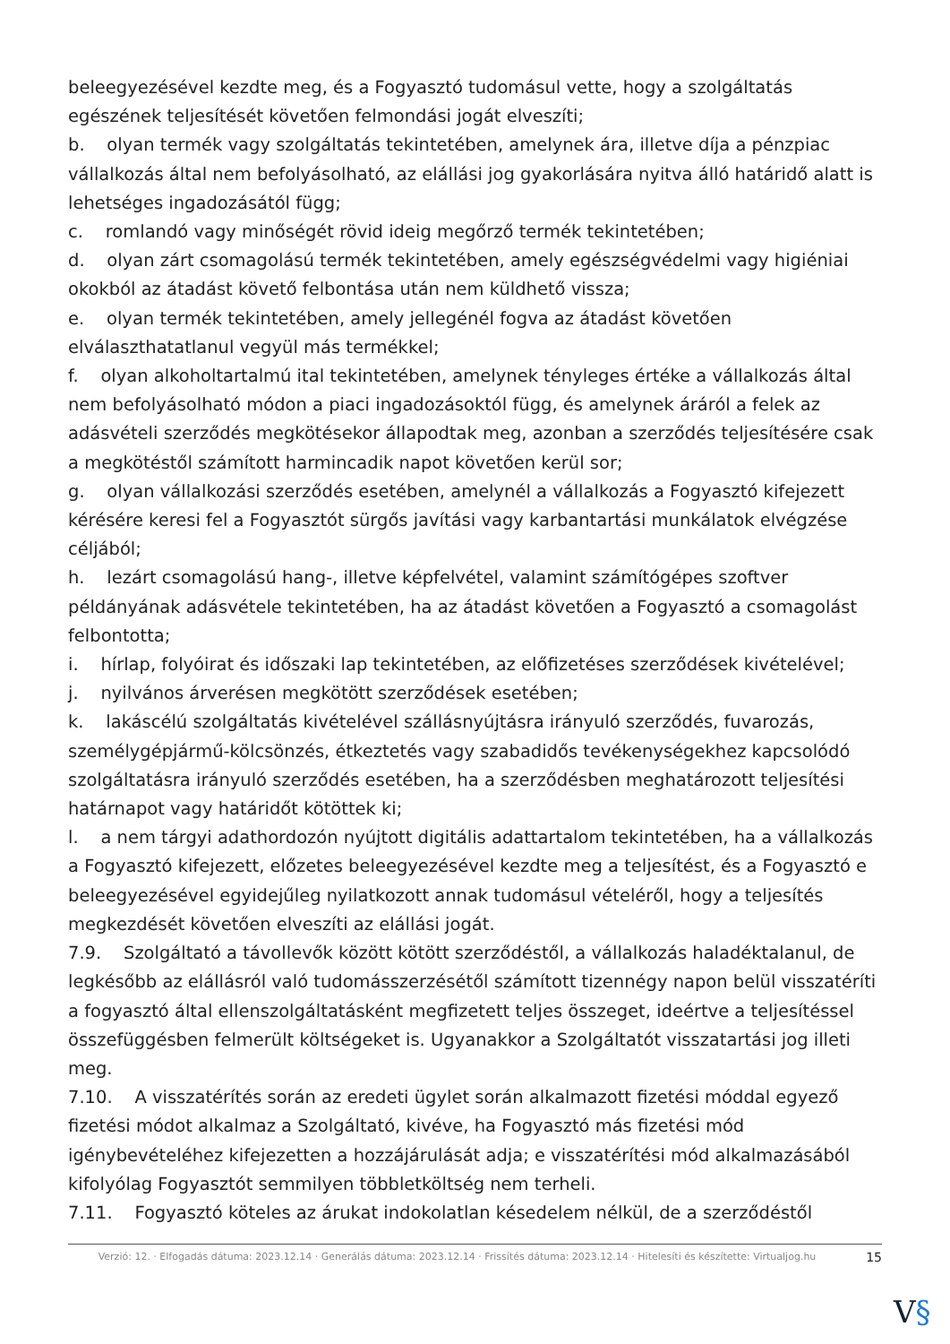beleegyezésével kezdte meg, és a Fogyasztó tudomásul vette, hogy a szolgáltatás egészének teljesítését követően felmondási jogát elveszíti;
b. olyan termék vagy szolgáltatás tekintetében, amelynek ára, illetve díja a pénzpiac vállalkozás által nem befolyásolható, az elállási jog gyakorlására nyitva álló határidő alatt is lehetséges ingadozásától függ;
c. romlandó vagy minőségét rövid ideig megőrző termék tekintetében;
d. olyan zárt csomagolású termék tekintetében, amely egészségvédelmi vagy higiéniai okokból az átadást követő felbontása után nem küldhető vissza;
e. olyan termék tekintetében, amely jellegénél fogva az átadást követően elválaszthatatlanul vegyül más termékkel;
f. olyan alkoholtartalmú ital tekintetében, amelynek tényleges értéke a vállalkozás által nem befolyásolható módon a piaci ingadozásoktól függ, és amelynek áráról a felek az adásvételi szerződés megkötésekor állapodtak meg, azonban a szerződés teljesítésére csak a megkötéstől számított harmincadik napot követően kerül sor;
g. olyan vállalkozási szerződés esetében, amelynél a vállalkozás a Fogyasztó kifejezett kérésére keresi fel a Fogyasztót sürgős javítási vagy karbantartási munkálatok elvégzése céljából;
h. lezárt csomagolású hang-, illetve képfelvétel, valamint számítógépes szoftver példányának adásvétele tekintetében, ha az átadást követően a Fogyasztó a csomagolást felbontotta;
i. hírlap, folyóirat és időszaki lap tekintetében, az előfizetéses szerződések kivételével;
j. nyilvános árverésen megkötött szerződések esetében;
k. lakáscélú szolgáltatás kivételével szállásnyújtásra irányuló szerződés, fuvarozás, személygépjármű-kölcsönzés, étkeztetés vagy szabadidős tevékenységekhez kapcsolódó szolgáltatásra irányuló szerződés esetében, ha a szerződésben meghatározott teljesítési határnapot vagy határidőt kötöttek ki;
l. a nem tárgyi adathordozón nyújtott digitális adattartalom tekintetében, ha a vállalkozás a Fogyasztó kifejezett, előzetes beleegyezésével kezdte meg a teljesítést, és a Fogyasztó e beleegyezésével egyidejűleg nyilatkozott annak tudomásul vételéről, hogy a teljesítés megkezdését követően elveszíti az elállási jogát.
7.9. Szolgáltató a távollevők között kötött szerződéstől, a vállalkozás haladéktalanul, de legkésőbb az elállásról való tudomásszerzésétől számított tizennégy napon belül visszatéríti a fogyasztó által ellenszolgáltatásként megfizetett teljes összeget, ideértve a teljesítéssel összefüggésben felmerült költségeket is. Ugyanakkor a Szolgáltatót visszatartási jog illeti meg.
7.10. A visszatérítés során az eredeti ügylet során alkalmazott fizetési móddal egyező fizetési módot alkalmaz a Szolgáltató, kivéve, ha Fogyasztó más fizetési mód igénybevételéhez kifejezetten a hozzájárulását adja; e visszatérítési mód alkalmazásából kifolyólag Fogyasztót semmilyen többletköltség nem terheli.
7.11. Fogyasztó köteles az árukat indokolatlan késedelem nélkül, de a szerződéstől
Verzió: 12. · Elfogadás dátuma: 2023.12.14 · Generálás dátuma: 2023.12.14 · Frissítés dátuma: 2023.12.14 · Hitelesíti és készítette: Virtualjog.hu
15
V§